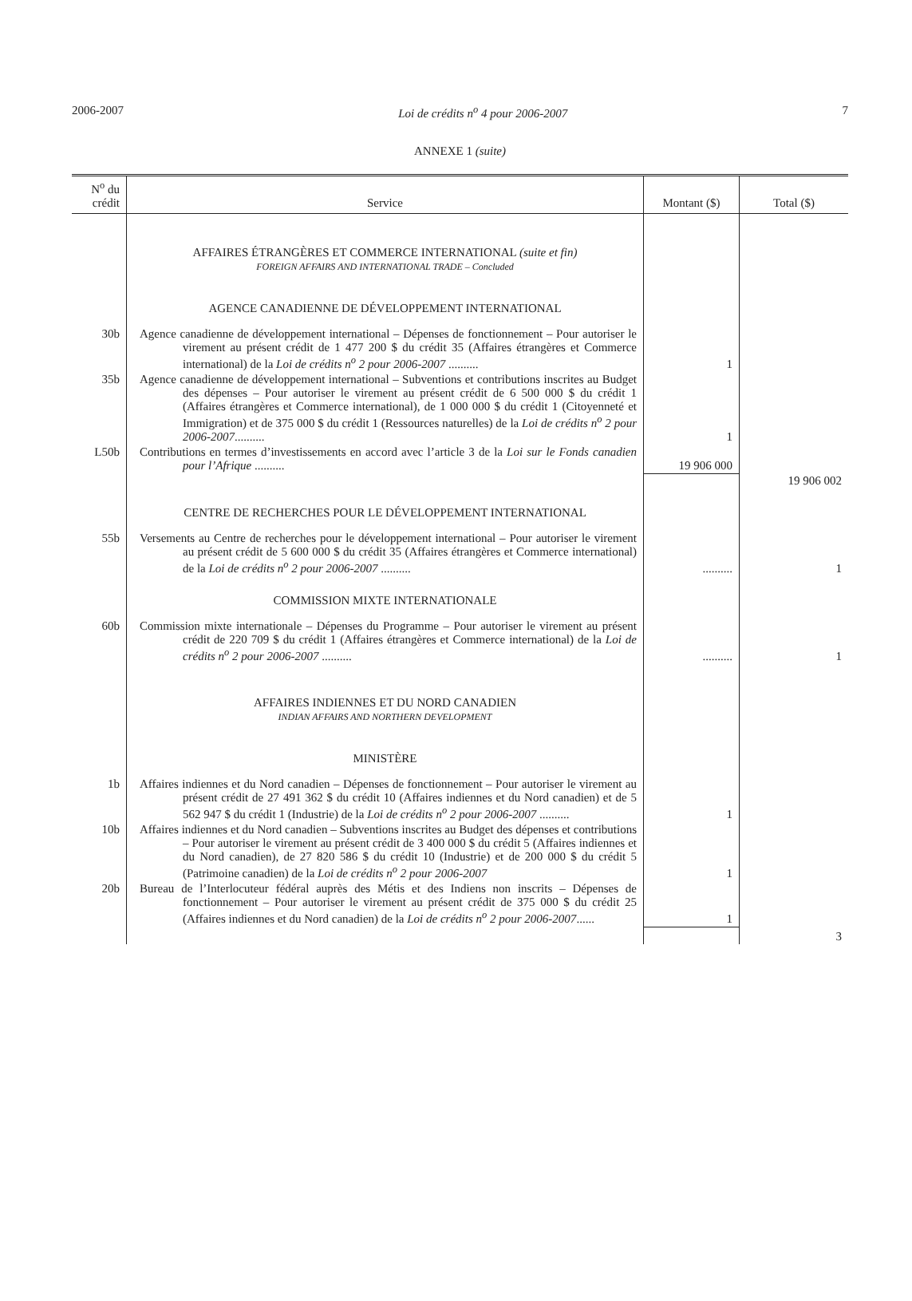2006-2007 Loi de crédits n<sup>o</sup> 4 pour 2006-2007 7
ANNEXE 1 (suite)
| N<sup>o</sup> du crédit | Service | Montant ($) | Total ($) |
| --- | --- | --- | --- |
| | AFFAIRES ÉTRANGÈRES ET COMMERCE INTERNATIONAL (suite et fin) FOREIGN AFFAIRS AND INTERNATIONAL TRADE – Concluded | | |
| | AGENCE CANADIENNE DE DÉVELOPPEMENT INTERNATIONAL | | |
| 30b | Agence canadienne de développement international – Dépenses de fonctionnement – Pour autoriser le virement au présent crédit de 1 477 200 $ du crédit 35 (Affaires étrangères et Commerce international) de la Loi de crédits n<sup>o</sup> 2 pour 2006-2007 .......... | 1 | |
| 35b | Agence canadienne de développement international – Subventions et contributions inscrites au Budget des dépenses – Pour autoriser le virement au présent crédit de 6 500 000 $ du crédit 1 (Affaires étrangères et Commerce international), de 1 000 000 $ du crédit 1 (Citoyenneté et Immigration) et de 375 000 $ du crédit 1 (Ressources naturelles) de la Loi de crédits n<sup>o</sup> 2 pour 2006-2007 .......... | 1 | |
| L50b | Contributions en termes d’investissements en accord avec l’article 3 de la Loi sur le Fonds canadien pour l’Afrique .......... | 19 906 000 | |
| | | | 19 906 002 |
| | CENTRE DE RECHERCHES POUR LE DÉVELOPPEMENT INTERNATIONAL | | |
| 55b | Versements au Centre de recherches pour le développement international – Pour autoriser le virement au présent crédit de 5 600 000 $ du crédit 35 (Affaires étrangères et Commerce international) de la Loi de crédits n<sup>o</sup> 2 pour 2006-2007 .......... | .......... | 1 |
| | COMMISSION MIXTE INTERNATIONALE | | |
| 60b | Commission mixte internationale – Dépenses du Programme – Pour autoriser le virement au présent crédit de 220 709 $ du crédit 1 (Affaires étrangères et Commerce international) de la Loi de crédits n<sup>o</sup> 2 pour 2006-2007 .......... | .......... | 1 |
| | AFFAIRES INDIENNES ET DU NORD CANADIEN INDIAN AFFAIRS AND NORTHERN DEVELOPMENT | | |
| | MINISTÈRE | | |
| 1b | Affaires indiennes et du Nord canadien – Dépenses de fonctionnement – Pour autoriser le virement au présent crédit de 27 491 362 $ du crédit 10 (Affaires indiennes et du Nord canadien) et de 5 562 947 $ du crédit 1 (Industrie) de la Loi de crédits n<sup>o</sup> 2 pour 2006-2007 .......... | 1 | |
| 10b | Affaires indiennes et du Nord canadien – Subventions inscrites au Budget des dépenses et contributions – Pour autoriser le virement au présent crédit de 3 400 000 $ du crédit 5 (Affaires indiennes et du Nord canadien), de 27 820 586 $ du crédit 10 (Industrie) et de 200 000 $ du crédit 5 (Patrimoine canadien) de la Loi de crédits n<sup>o</sup> 2 pour 2006-2007 | 1 | |
| 20b | Bureau de l’Interlocuteur fédéral auprès des Métis et des Indiens non inscrits – Dépenses de fonctionnement – Pour autoriser le virement au présent crédit de 375 000 $ du crédit 25 (Affaires indiennes et du Nord canadien) de la Loi de crédits n<sup>o</sup> 2 pour 2006-2007 ...... | 1 | |
| | | | 3 |